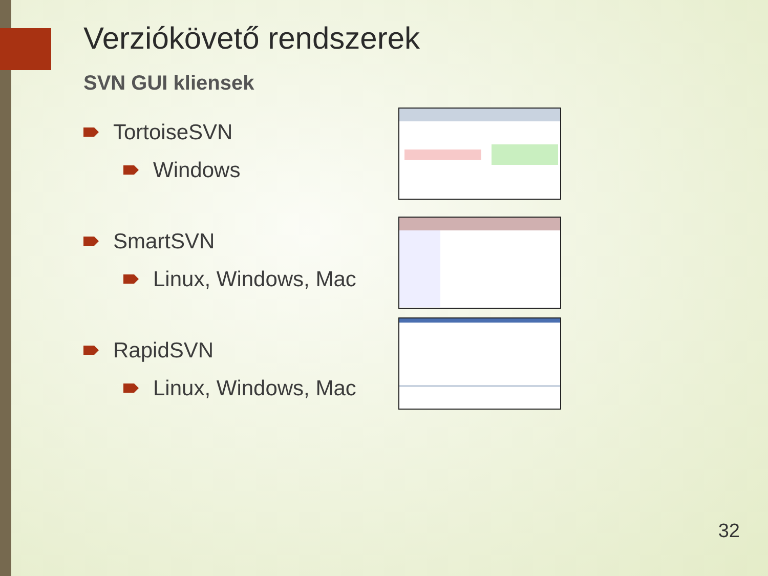Verziókövető rendszerek
SVN GUI kliensek
TortoiseSVN
Windows
SmartSVN
Linux, Windows, Mac
RapidSVN
Linux, Windows, Mac
32